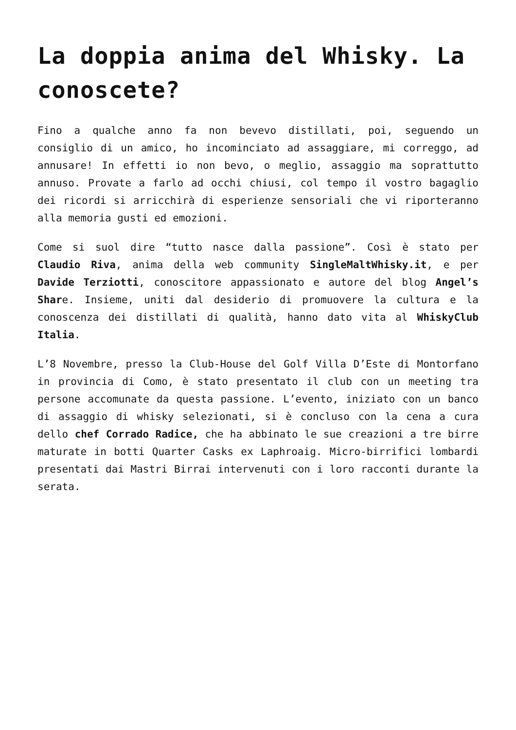La doppia anima del Whisky. La conoscete?
Fino a qualche anno fa non bevevo distillati, poi, seguendo un consiglio di un amico, ho incominciato ad assaggiare, mi correggo, ad annusare! In effetti io non bevo, o meglio, assaggio ma soprattutto annuso. Provate a farlo ad occhi chiusi, col tempo il vostro bagaglio dei ricordi si arricchirà di esperienze sensoriali che vi riporteranno alla memoria gusti ed emozioni.
Come si suol dire “tutto nasce dalla passione”. Così è stato per Claudio Riva, anima della web community SingleMaltWhisky.it, e per Davide Terziotti, conoscitore appassionato e autore del blog Angel’s Share. Insieme, uniti dal desiderio di promuovere la cultura e la conoscenza dei distillati di qualità, hanno dato vita al WhiskyClub Italia.
L’8 Novembre, presso la Club-House del Golf Villa D’Este di Montorfano in provincia di Como, è stato presentato il club con un meeting tra persone accomunate da questa passione. L’evento, iniziato con un banco di assaggio di whisky selezionati, si è concluso con la cena a cura dello chef Corrado Radice, che ha abbinato le sue creazioni a tre birre maturate in botti Quarter Casks ex Laphroaig. Micro-birrifici lombardi presentati dai Mastri Birrai intervenuti con i loro racconti durante la serata.